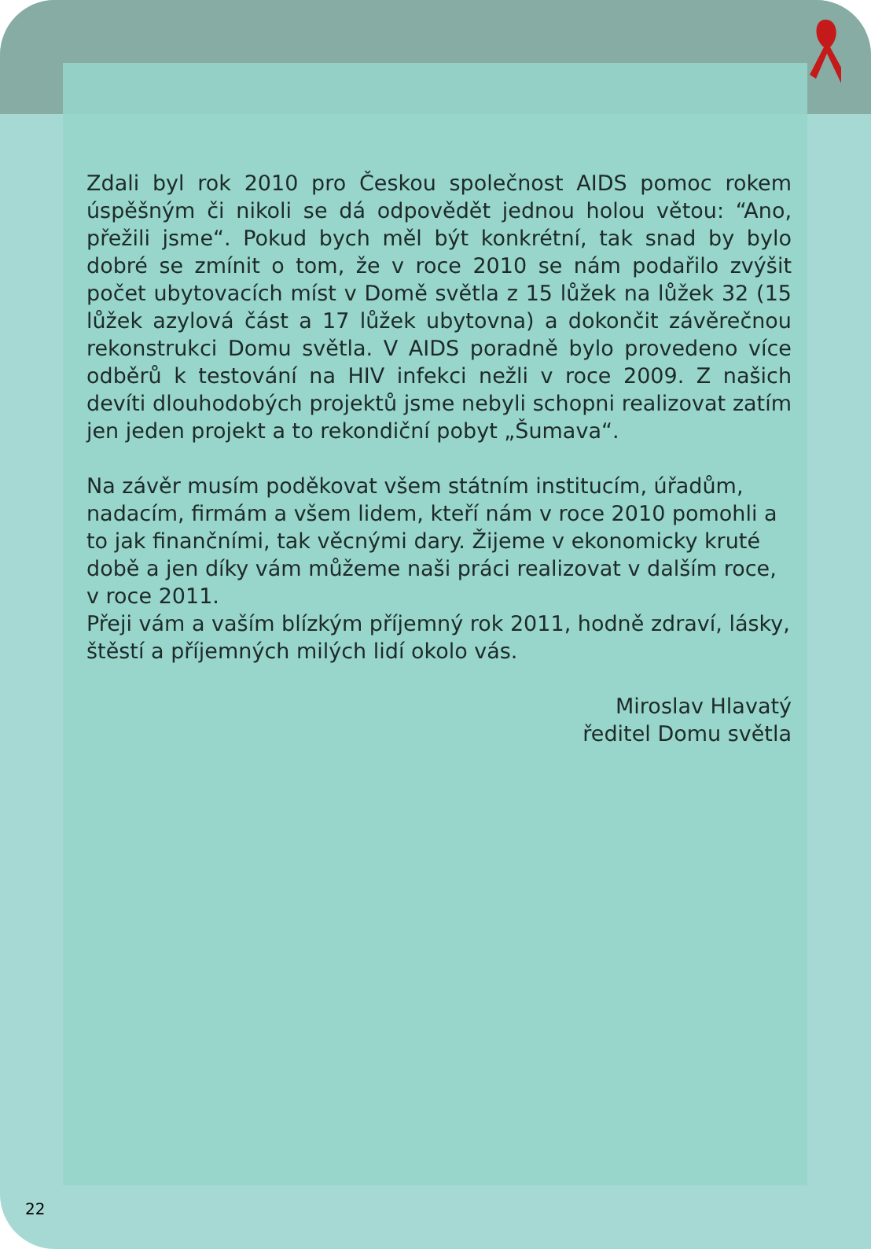Zdali byl rok 2010 pro Českou společnost AIDS pomoc rokem úspěšným či nikoli se dá odpovědět jednou holou větou: “Ano, přežili jsme“. Pokud bych měl být konkrétní, tak snad by bylo dobré se zmínit o tom, že v roce 2010 se nám podařilo zvýšit počet ubytovacích míst v Domě světla z 15 lůžek na lůžek 32 (15 lůžek azylová část a 17 lůžek ubytovna) a dokončit závěrečnou rekonstrukci Domu světla. V AIDS poradně bylo provedeno více odběrů k testování na HIV infekci nežli v roce 2009. Z našich devíti dlouhodobých projektů jsme nebyli schopni realizovat zatím jen jeden projekt a to rekondiční pobyt „Šumava“.
Na závěr musím poděkovat všem státním institucím, úřadům, nadacím, firmám a všem lidem, kteří nám v roce 2010 pomohli a to jak finančními, tak věcnými dary. Žijeme v ekonomicky kruté době a jen díky vám můžeme naši práci realizovat v dalším roce, v roce 2011.
Přeji vám a vaším blízkým příjemný rok 2011, hodně zdraví, lásky, štěstí a příjemných milých lidí okolo vás.
Miroslav Hlavatý
ředitel Domu světla
22